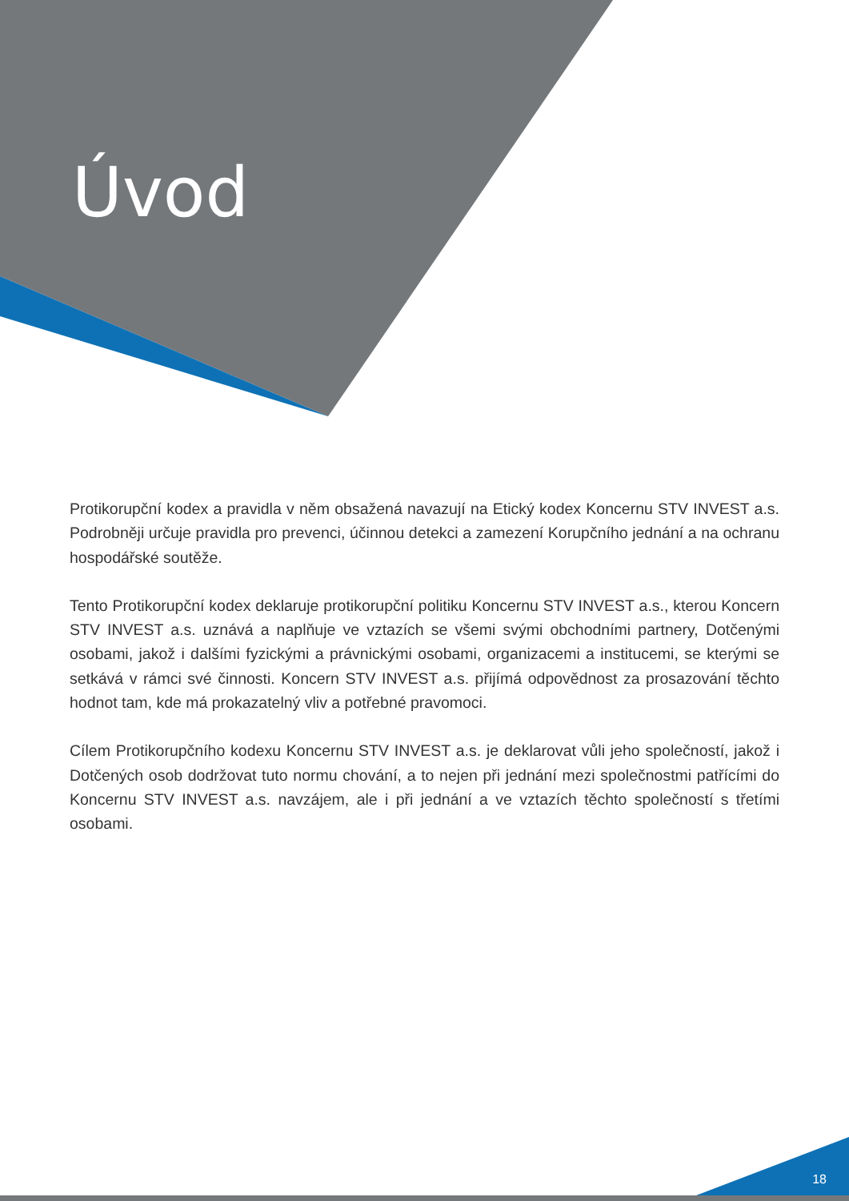Úvod
Protikorupční kodex a pravidla v něm obsažená navazují na Etický kodex Koncernu STV INVEST a.s. Podrobněji určuje pravidla pro prevenci, účinnou detekci a zamezení Korupčního jednání a na ochranu hospodářské soutěže.
Tento Protikorupční kodex deklaruje protikorupční politiku Koncernu STV INVEST a.s., kterou Koncern STV INVEST a.s. uznává a naplňuje ve vztazích se všemi svými obchodními partnery, Dotčenými osobami, jakož i dalšími fyzickými a právnickými osobami, organizacemi a institucemi, se kterými se setkává v rámci své činnosti. Koncern STV INVEST a.s. přijímá odpovědnost za prosazování těchto hodnot tam, kde má prokazatelný vliv a potřebné pravomoci.
Cílem Protikorupčního kodexu Koncernu STV INVEST a.s. je deklarovat vůli jeho společností, jakož i Dotčených osob dodržovat tuto normu chování, a to nejen při jednání mezi společnostmi patřícími do Koncernu STV INVEST a.s. navzájem, ale i při jednání a ve vztazích těchto společností s třetími osobami.
18